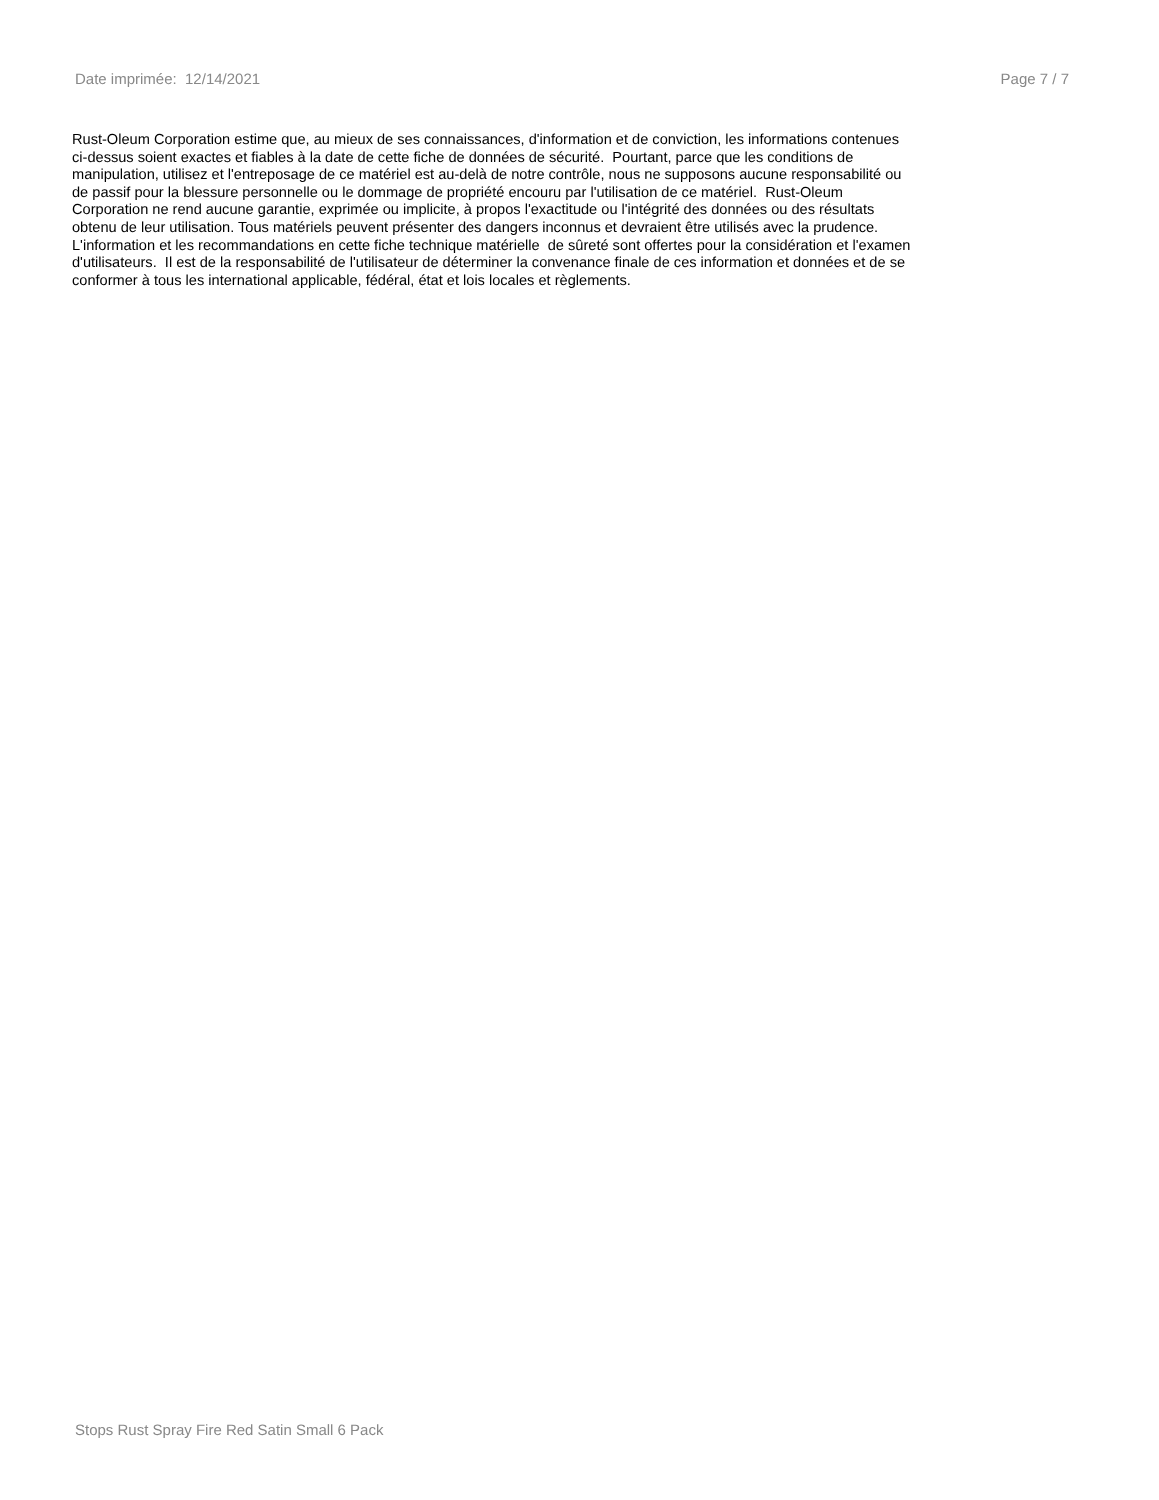Date imprimée: 12/14/2021 Page 7 / 7
Rust-Oleum Corporation estime que, au mieux de ses connaissances, d'information et de conviction, les informations contenues
ci-dessus soient exactes et fiables à la date de cette fiche de données de sécurité. Pourtant, parce que les conditions de
manipulation, utilisez et l'entreposage de ce matériel est au-delà de notre contrôle, nous ne supposons aucune responsabilité ou
de passif pour la blessure personnelle ou le dommage de propriété encouru par l'utilisation de ce matériel. Rust-Oleum
Corporation ne rend aucune garantie, exprimée ou implicite, à propos l'exactitude ou l'intégrité des données ou des résultats
obtenu de leur utilisation. Tous matériels peuvent présenter des dangers inconnus et devraient être utilisés avec la prudence.
L'information et les recommandations en cette fiche technique matérielle de sûreté sont offertes pour la considération et l'examen
d'utilisateurs. Il est de la responsabilité de l'utilisateur de déterminer la convenance finale de ces information et données et de se
conformer à tous les international applicable, fédéral, état et lois locales et règlements.
Stops Rust Spray Fire Red Satin Small 6 Pack